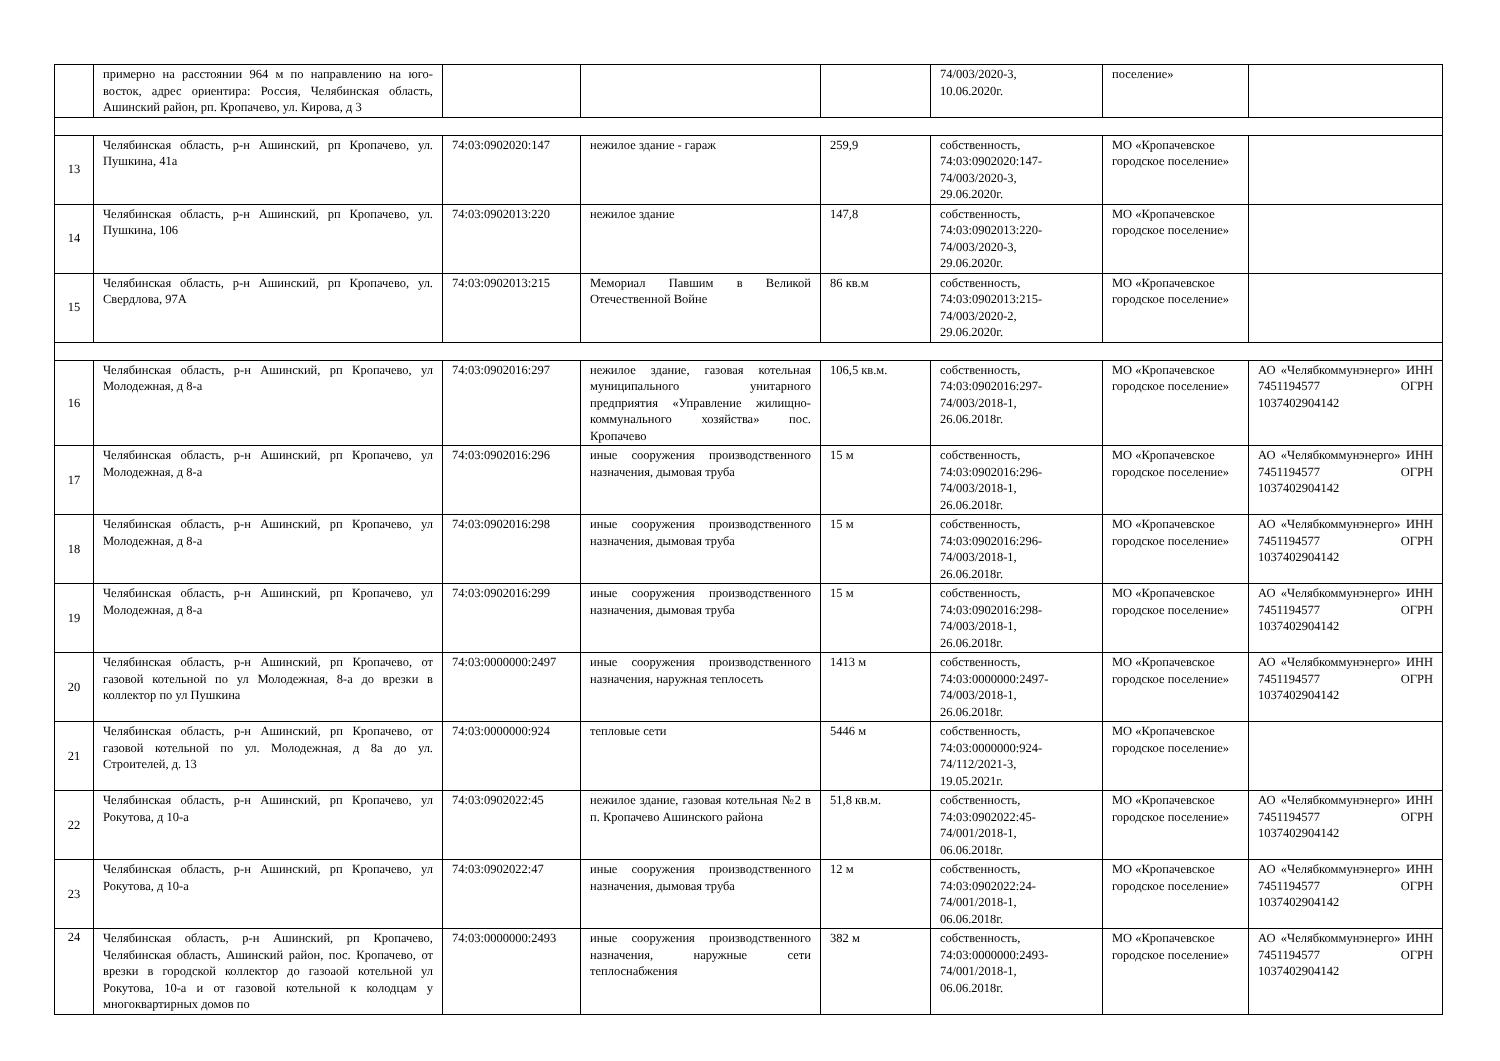| | примерно на расстоянии 964 м по направлению на юго-восток, адрес ориентира: Россия, Челябинская область, Ашинский район, рп. Кропачево, ул. Кирова, д 3 | | | | 74/003/2020-3, 10.06.2020г. | поселение» | |
| 13 | Челябинская область, р-н Ашинский, рп Кропачево, ул. Пушкина, 41а | 74:03:0902020:147 | нежилое здание - гараж | 259,9 | собственность, 74:03:0902020:147- 74/003/2020-3, 29.06.2020г. | МО «Кропачевское городское поселение» | |
| 14 | Челябинская область, р-н Ашинский, рп Кропачево, ул. Пушкина, 106 | 74:03:0902013:220 | нежилое здание | 147,8 | собственность, 74:03:0902013:220- 74/003/2020-3, 29.06.2020г. | МО «Кропачевское городское поселение» | |
| 15 | Челябинская область, р-н Ашинский, рп Кропачево, ул. Свердлова, 97А | 74:03:0902013:215 | Мемориал Павшим в Великой Отечественной Войне | 86 кв.м | собственность, 74:03:0902013:215- 74/003/2020-2, 29.06.2020г. | МО «Кропачевское городское поселение» | |
| 16 | Челябинская область, р-н Ашинский, рп Кропачево, ул Молодежная, д 8-а | 74:03:0902016:297 | нежилое здание, газовая котельная муниципального унитарного предприятия «Управление жилищно-коммунального хозяйства» пос. Кропачево | 106,5 кв.м. | собственность, 74:03:0902016:297- 74/003/2018-1, 26.06.2018г. | МО «Кропачевское городское поселение» | АО «Челябкоммунэнерго» ИНН 7451194577 ОГРН 1037402904142 |
| 17 | Челябинская область, р-н Ашинский, рп Кропачево, ул Молодежная, д 8-а | 74:03:0902016:296 | иные сооружения производственного назначения, дымовая труба | 15 м | собственность, 74:03:0902016:296- 74/003/2018-1, 26.06.2018г. | МО «Кропачевское городское поселение» | АО «Челябкоммунэнерго» ИНН 7451194577 ОГРН 1037402904142 |
| 18 | Челябинская область, р-н Ашинский, рп Кропачево, ул Молодежная, д 8-а | 74:03:0902016:298 | иные сооружения производственного назначения, дымовая труба | 15 м | собственность, 74:03:0902016:296- 74/003/2018-1, 26.06.2018г. | МО «Кропачевское городское поселение» | АО «Челябкоммунэнерго» ИНН 7451194577 ОГРН 1037402904142 |
| 19 | Челябинская область, р-н Ашинский, рп Кропачево, ул Молодежная, д 8-а | 74:03:0902016:299 | иные сооружения производственного назначения, дымовая труба | 15 м | собственность, 74:03:0902016:298- 74/003/2018-1, 26.06.2018г. | МО «Кропачевское городское поселение» | АО «Челябкоммунэнерго» ИНН 7451194577 ОГРН 1037402904142 |
| 20 | Челябинская область, р-н Ашинский, рп Кропачево, от газовой котельной по ул Молодежная, 8-а до врезки в коллектор по ул Пушкина | 74:03:0000000:2497 | иные сооружения производственного назначения, наружная теплосеть | 1413 м | собственность, 74:03:0000000:2497- 74/003/2018-1, 26.06.2018г. | МО «Кропачевское городское поселение» | АО «Челябкоммунэнерго» ИНН 7451194577 ОГРН 1037402904142 |
| 21 | Челябинская область, р-н Ашинский, рп Кропачево, от газовой котельной по ул. Молодежная, д 8а до ул. Строителей, д. 13 | 74:03:0000000:924 | тепловые сети | 5446 м | собственность, 74:03:0000000:924- 74/112/2021-3, 19.05.2021г. | МО «Кропачевское городское поселение» | |
| 22 | Челябинская область, р-н Ашинский, рп Кропачево, ул Рокутова, д 10-а | 74:03:0902022:45 | нежилое здание, газовая котельная №2 в п. Кропачево Ашинского района | 51,8 кв.м. | собственность, 74:03:0902022:45- 74/001/2018-1, 06.06.2018г. | МО «Кропачевское городское поселение» | АО «Челябкоммунэнерго» ИНН 7451194577 ОГРН 1037402904142 |
| 23 | Челябинская область, р-н Ашинский, рп Кропачево, ул Рокутова, д 10-а | 74:03:0902022:47 | иные сооружения производственного назначения, дымовая труба | 12 м | собственность, 74:03:0902022:24- 74/001/2018-1, 06.06.2018г. | МО «Кропачевское городское поселение» | АО «Челябкоммунэнерго» ИНН 7451194577 ОГРН 1037402904142 |
| 24 | Челябинская область, р-н Ашинский, рп Кропачево, Челябинская область, Ашинский район, пос. Кропачево, от врезки в городской коллектор до газоаой котельной ул Рокутова, 10-а и от газовой котельной к колодцам у многоквартирных домов по | 74:03:0000000:2493 | иные сооружения производственного назначения, наружные сети теплоснабжения | 382 м | собственность, 74:03:0000000:2493- 74/001/2018-1, 06.06.2018г. | МО «Кропачевское городское поселение» | АО «Челябкоммунэнерго» ИНН 7451194577 ОГРН 1037402904142 |